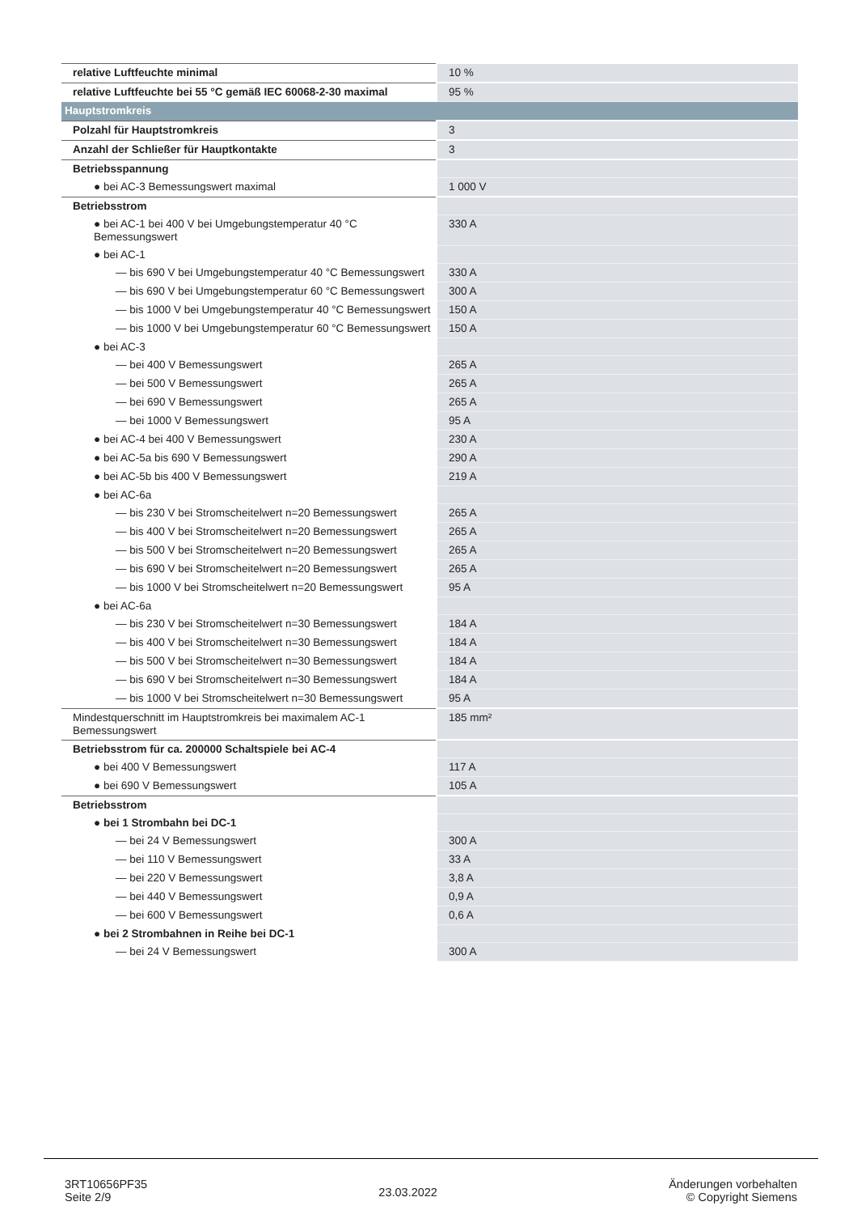| relative Luftfeuchte minimal | 10 % |
| relative Luftfeuchte bei 55 °C gemäß IEC 60068-2-30 maximal | 95 % |
| Hauptstromkreis | |
| Polzahl für Hauptstromkreis | 3 |
| Anzahl der Schließer für Hauptkontakte | 3 |
| Betriebsspannung | |
| ● bei AC-3 Bemessungswert maximal | 1 000 V |
| Betriebsstrom | |
| ● bei AC-1 bei 400 V bei Umgebungstemperatur 40 °C Bemessungswert | 330 A |
| ● bei AC-1 | |
| — bis 690 V bei Umgebungstemperatur 40 °C Bemessungswert | 330 A |
| — bis 690 V bei Umgebungstemperatur 60 °C Bemessungswert | 300 A |
| — bis 1000 V bei Umgebungstemperatur 40 °C Bemessungswert | 150 A |
| — bis 1000 V bei Umgebungstemperatur 60 °C Bemessungswert | 150 A |
| ● bei AC-3 | |
| — bei 400 V Bemessungswert | 265 A |
| — bei 500 V Bemessungswert | 265 A |
| — bei 690 V Bemessungswert | 265 A |
| — bei 1000 V Bemessungswert | 95 A |
| ● bei AC-4 bei 400 V Bemessungswert | 230 A |
| ● bei AC-5a bis 690 V Bemessungswert | 290 A |
| ● bei AC-5b bis 400 V Bemessungswert | 219 A |
| ● bei AC-6a | |
| — bis 230 V bei Stromscheitelwert n=20 Bemessungswert | 265 A |
| — bis 400 V bei Stromscheitelwert n=20 Bemessungswert | 265 A |
| — bis 500 V bei Stromscheitelwert n=20 Bemessungswert | 265 A |
| — bis 690 V bei Stromscheitelwert n=20 Bemessungswert | 265 A |
| — bis 1000 V bei Stromscheitelwert n=20 Bemessungswert | 95 A |
| ● bei AC-6a | |
| — bis 230 V bei Stromscheitelwert n=30 Bemessungswert | 184 A |
| — bis 400 V bei Stromscheitelwert n=30 Bemessungswert | 184 A |
| — bis 500 V bei Stromscheitelwert n=30 Bemessungswert | 184 A |
| — bis 690 V bei Stromscheitelwert n=30 Bemessungswert | 184 A |
| — bis 1000 V bei Stromscheitelwert n=30 Bemessungswert | 95 A |
| Mindestquerschnitt im Hauptstromkreis bei maximalem AC-1 Bemessungswert | 185 mm² |
| Betriebsstrom für ca. 200000 Schaltspiele bei AC-4 | |
| ● bei 400 V Bemessungswert | 117 A |
| ● bei 690 V Bemessungswert | 105 A |
| Betriebsstrom | |
| ● bei 1 Strombahn bei DC-1 | |
| — bei 24 V Bemessungswert | 300 A |
| — bei 110 V Bemessungswert | 33 A |
| — bei 220 V Bemessungswert | 3,8 A |
| — bei 440 V Bemessungswert | 0,9 A |
| — bei 600 V Bemessungswert | 0,6 A |
| ● bei 2 Strombahnen in Reihe bei DC-1 | |
| — bei 24 V Bemessungswert | 300 A |
3RT10656PF35
Seite 2/9
23.03.2022
Änderungen vorbehalten
© Copyright Siemens